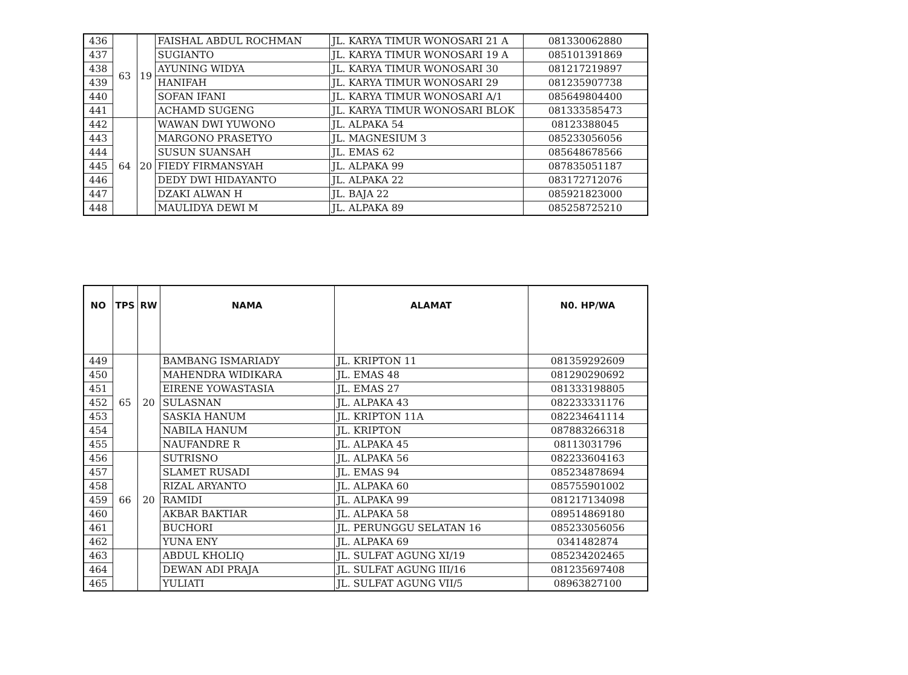| 436 | 63 | 19 | FAISHAL ABDUL ROCHMAN | JL. KARYA TIMUR WONOSARI 21 A | 081330062880 |
| 437 | | | SUGIANTO | JL. KARYA TIMUR WONOSARI 19 A | 085101391869 |
| 438 | | | AYUNING WIDYA | JL. KARYA TIMUR WONOSARI 30 | 081217219897 |
| 439 | | | HANIFAH | JL. KARYA TIMUR WONOSARI 29 | 081235907738 |
| 440 | | | SOFAN IFANI | JL. KARYA TIMUR WONOSARI A/1 | 085649804400 |
| 441 | | | ACHAMD SUGENG | JL. KARYA TIMUR WONOSARI BLOK | 081333585473 |
| 442 | 64 | 20 | WAWAN DWI YUWONO | JL. ALPAKA 54 | 08123388045 |
| 443 | | | MARGONO PRASETYO | JL. MAGNESIUM 3 | 085233056056 |
| 444 | | | SUSUN SUANSAH | JL. EMAS 62 | 085648678566 |
| 445 | | | FIEDY FIRMANSYAH | JL. ALPAKA 99 | 087835051187 |
| 446 | | | DEDY DWI HIDAYANTO | JL. ALPAKA 22 | 083172712076 |
| 447 | | | DZAKI ALWAN H | JL. BAJA 22 | 085921823000 |
| 448 | | | MAULIDYA DEWI M | JL. ALPAKA 89 | 085258725210 |
| NO | TPS | RW | NAMA | ALAMAT | N0. HP/WA |
| --- | --- | --- | --- | --- | --- |
| 449 | 65 | 20 | BAMBANG ISMARIADY | JL. KRIPTON 11 | 081359292609 |
| 450 | | | MAHENDRA WIDIKARA | JL. EMAS 48 | 081290290692 |
| 451 | | | EIRENE YOWASTASIA | JL. EMAS 27 | 081333198805 |
| 452 | | | SULASNAN | JL. ALPAKA 43 | 082233331176 |
| 453 | | | SASKIA HANUM | JL. KRIPTON 11A | 082234641114 |
| 454 | | | NABILA HANUM | JL. KRIPTON | 087883266318 |
| 455 | | | NAUFANDRE R | JL. ALPAKA 45 | 08113031796 |
| 456 | 66 | 20 | SUTRISNO | JL. ALPAKA 56 | 082233604163 |
| 457 | | | SLAMET RUSADI | JL. EMAS 94 | 085234878694 |
| 458 | | | RIZAL ARYANTO | JL. ALPAKA 60 | 085755901002 |
| 459 | | | RAMIDI | JL. ALPAKA 99 | 081217134098 |
| 460 | | | AKBAR BAKTIAR | JL. ALPAKA 58 | 089514869180 |
| 461 | | | BUCHORI | JL. PERUNGGU SELATAN 16 | 085233056056 |
| 462 | | | YUNA ENY | JL. ALPAKA 69 | 0341482874 |
| 463 | | | ABDUL KHOLIQ | JL. SULFAT AGUNG XI/19 | 085234202465 |
| 464 | | | DEWAN ADI PRAJA | JL. SULFAT AGUNG III/16 | 081235697408 |
| 465 | | | YULIATI | JL. SULFAT AGUNG VII/5 | 08963827100 |